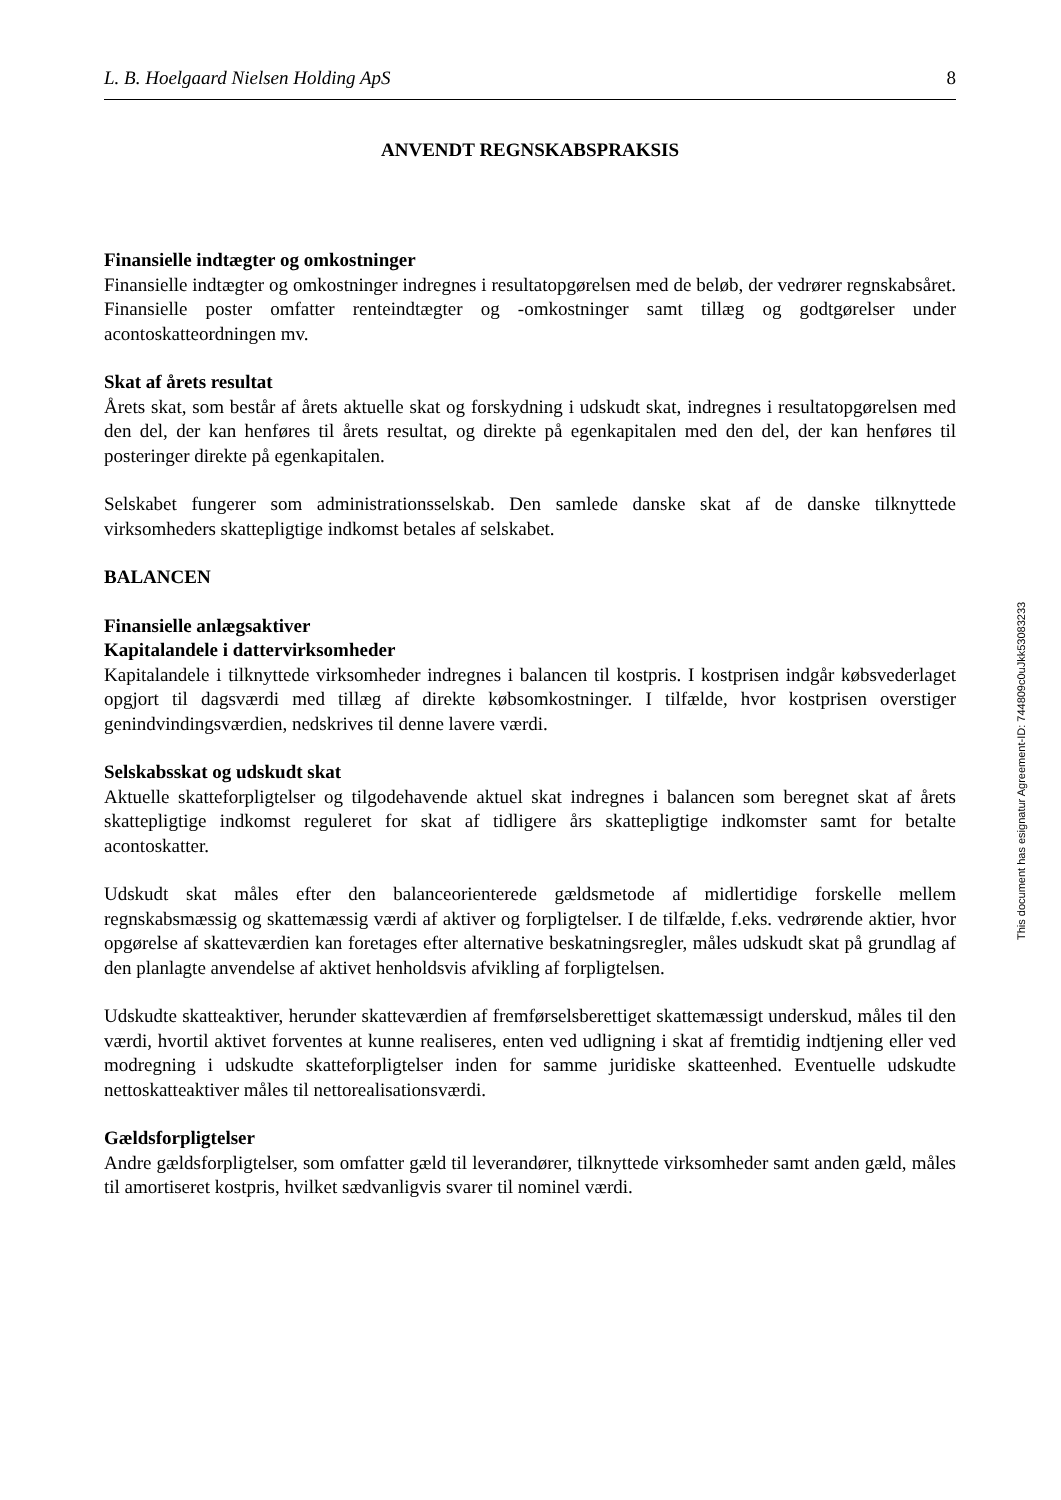L. B. Hoelgaard Nielsen Holding ApS 8
ANVENDT REGNSKABSPRAKSIS
Finansielle indtægter og omkostninger
Finansielle indtægter og omkostninger indregnes i resultatopgørelsen med de beløb, der vedrører regnskabsåret. Finansielle poster omfatter renteindtægter og -omkostninger samt tillæg og godtgørelser under acontoskatteordningen mv.
Skat af årets resultat
Årets skat, som består af årets aktuelle skat og forskydning i udskudt skat, indregnes i resultatopgørelsen med den del, der kan henføres til årets resultat, og direkte på egenkapitalen med den del, der kan henføres til posteringer direkte på egenkapitalen.
Selskabet fungerer som administrationsselskab. Den samlede danske skat af de danske tilknyttede virksomheders skattepligtige indkomst betales af selskabet.
BALANCEN
Finansielle anlægsaktiver
Kapitalandele i dattervirksomheder
Kapitalandele i tilknyttede virksomheder indregnes i balancen til kostpris. I kostprisen indgår købsvederlaget opgjort til dagsværdi med tillæg af direkte købsomkostninger. I tilfælde, hvor kostprisen overstiger genindvindingsværdien, nedskrives til denne lavere værdi.
Selskabsskat og udskudt skat
Aktuelle skatteforpligtelser og tilgodehavende aktuel skat indregnes i balancen som beregnet skat af årets skattepligtige indkomst reguleret for skat af tidligere års skattepligtige indkomster samt for betalte acontoskatter.
Udskudt skat måles efter den balanceorienterede gældsmetode af midlertidige forskelle mellem regnskabsmæssig og skattemæssig værdi af aktiver og forpligtelser. I de tilfælde, f.eks. vedrørende aktier, hvor opgørelse af skatteværdien kan foretages efter alternative beskatningsregler, måles udskudt skat på grundlag af den planlagte anvendelse af aktivet henholdsvis afvikling af forpligtelsen.
Udskudte skatteaktiver, herunder skatteværdien af fremførselsberettiget skattemæssigt underskud, måles til den værdi, hvortil aktivet forventes at kunne realiseres, enten ved udligning i skat af fremtidig indtjening eller ved modregning i udskudte skatteforpligtelser inden for samme juridiske skatteenhed. Eventuelle udskudte nettoskatteaktiver måles til nettorealisationsværdi.
Gældsforpligtelser
Andre gældsforpligtelser, som omfatter gæld til leverandører, tilknyttede virksomheder samt anden gæld, måles til amortiseret kostpris, hvilket sædvanligvis svarer til nominel værdi.
This document has esignatur Agreement-ID: 744809c0uJkk53083233